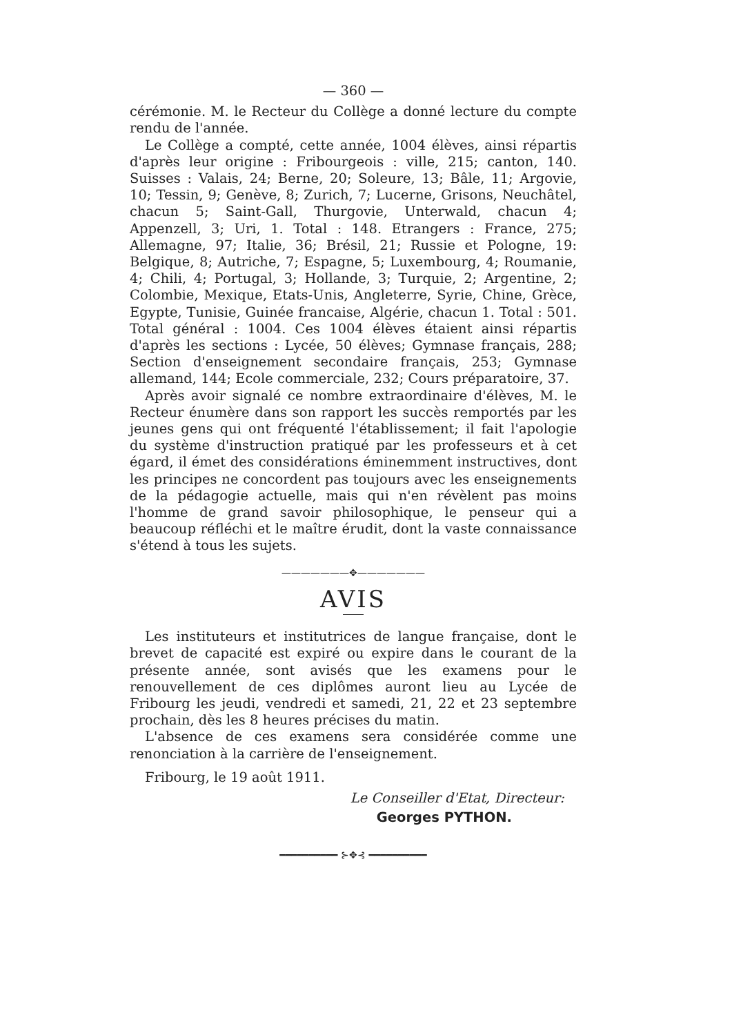— 360 —
cérémonie. M. le Recteur du Collège a donné lecture du compte rendu de l'année.
Le Collège a compté, cette année, 1004 élèves, ainsi répartis d'après leur origine : Fribourgeois : ville, 215; canton, 140. Suisses : Valais, 24; Berne, 20; Soleure, 13; Bâle, 11; Argovie, 10; Tessin, 9; Genève, 8; Zurich, 7; Lucerne, Grisons, Neuchâtel, chacun 5; Saint-Gall, Thurgovie, Unterwald, chacun 4; Appenzell, 3; Uri, 1. Total : 148. Etrangers : France, 275; Allemagne, 97; Italie, 36; Brésil, 21; Russie et Pologne, 19: Belgique, 8; Autriche, 7; Espagne, 5; Luxembourg, 4; Roumanie, 4; Chili, 4; Portugal, 3; Hollande, 3; Turquie, 2; Argentine, 2; Colombie, Mexique, Etats-Unis, Angleterre, Syrie, Chine, Grèce, Egypte, Tunisie, Guinée francaise, Algérie, chacun 1. Total : 501. Total général : 1004. Ces 1004 élèves étaient ainsi répartis d'après les sections : Lycée, 50 élèves; Gymnase français, 288; Section d'enseignement secondaire français, 253; Gymnase allemand, 144; Ecole commerciale, 232; Cours préparatoire, 37.
Après avoir signalé ce nombre extraordinaire d'élèves, M. le Recteur énumère dans son rapport les succès remportés par les jeunes gens qui ont fréquenté l'établissement; il fait l'apologie du système d'instruction pratiqué par les professeurs et à cet égard, il émet des considérations éminemment instructives, dont les principes ne concordent pas toujours avec les enseignements de la pédagogie actuelle, mais qui n'en révèlent pas moins l'homme de grand savoir philosophique, le penseur qui a beaucoup réfléchi et le maître érudit, dont la vaste connaissance s'étend à tous les sujets.
———————✥———————
AVIS
Les instituteurs et institutrices de langue française, dont le brevet de capacité est expiré ou expire dans le courant de la présente année, sont avisés que les examens pour le renouvellement de ces diplômes auront lieu au Lycée de Fribourg les jeudi, vendredi et samedi, 21, 22 et 23 septembre prochain, dès les 8 heures précises du matin.
L'absence de ces examens sera considérée comme une renonciation à la carrière de l'enseignement.
Fribourg, le 19 août 1911.
Le Conseiller d'Etat, Directeur:
Georges PYTHON.
━━━━━━━━━━ ⊱✥⊰ ━━━━━━━━━━